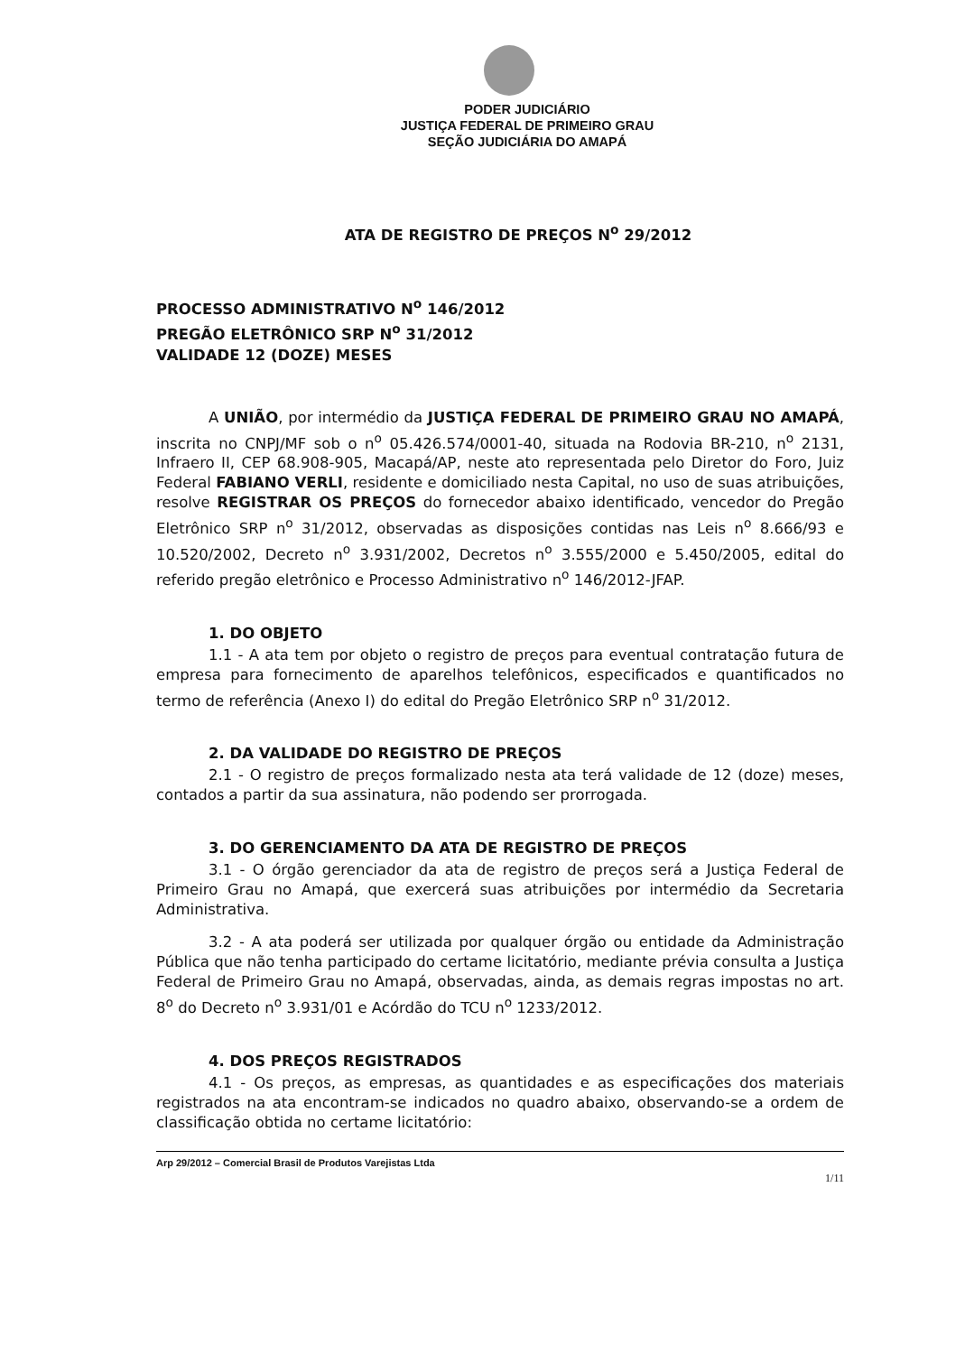PODER JUDICIÁRIO
JUSTIÇA FEDERAL DE PRIMEIRO GRAU
SEÇÃO JUDICIÁRIA DO AMAPÁ
ATA DE REGISTRO DE PREÇOS N<sup>o</sup> 29/2012
PROCESSO ADMINISTRATIVO N<sup>o</sup> 146/2012
PREGÃO ELETRÔNICO SRP N<sup>o</sup> 31/2012
VALIDADE 12 (DOZE) MESES
A UNIÃO, por intermédio da JUSTIÇA FEDERAL DE PRIMEIRO GRAU NO AMAPÁ, inscrita no CNPJ/MF sob o n<sup>o</sup> 05.426.574/0001-40, situada na Rodovia BR-210, n<sup>o</sup> 2131, Infraero II, CEP 68.908-905, Macapá/AP, neste ato representada pelo Diretor do Foro, Juiz Federal FABIANO VERLI, residente e domiciliado nesta Capital, no uso de suas atribuições, resolve REGISTRAR OS PREÇOS do fornecedor abaixo identificado, vencedor do Pregão Eletrônico SRP n<sup>o</sup> 31/2012, observadas as disposições contidas nas Leis n<sup>o</sup> 8.666/93 e 10.520/2002, Decreto n<sup>o</sup> 3.931/2002, Decretos n<sup>o</sup> 3.555/2000 e 5.450/2005, edital do referido pregão eletrônico e Processo Administrativo n<sup>o</sup> 146/2012-JFAP.
1. DO OBJETO
1.1 - A ata tem por objeto o registro de preços para eventual contratação futura de empresa para fornecimento de aparelhos telefônicos, especificados e quantificados no termo de referência (Anexo I) do edital do Pregão Eletrônico SRP n<sup>o</sup> 31/2012.
2. DA VALIDADE DO REGISTRO DE PREÇOS
2.1 - O registro de preços formalizado nesta ata terá validade de 12 (doze) meses, contados a partir da sua assinatura, não podendo ser prorrogada.
3. DO GERENCIAMENTO DA ATA DE REGISTRO DE PREÇOS
3.1 - O órgão gerenciador da ata de registro de preços será a Justiça Federal de Primeiro Grau no Amapá, que exercerá suas atribuições por intermédio da Secretaria Administrativa.
3.2 - A ata poderá ser utilizada por qualquer órgão ou entidade da Administração Pública que não tenha participado do certame licitatório, mediante prévia consulta a Justiça Federal de Primeiro Grau no Amapá, observadas, ainda, as demais regras impostas no art. 8<sup>o</sup> do Decreto n<sup>o</sup> 3.931/01 e Acórdão do TCU n<sup>o</sup> 1233/2012.
4. DOS PREÇOS REGISTRADOS
4.1 - Os preços, as empresas, as quantidades e as especificações dos materiais registrados na ata encontram-se indicados no quadro abaixo, observando-se a ordem de classificação obtida no certame licitatório:
Arp 29/2012 – Comercial Brasil de Produtos Varejistas Ltda
1/11